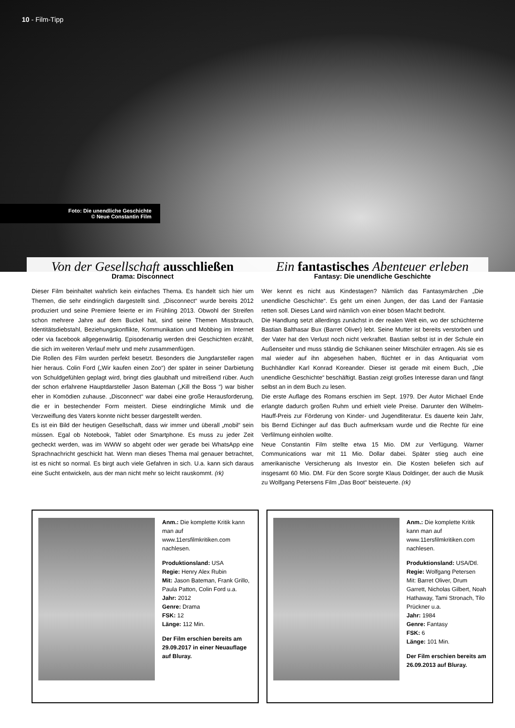10 - Film-Tipp
Foto: Die unendliche Geschichte
© Neue Constantin Film
Von der Gesellschaft ausschließen
Drama: Disconnect
Dieser Film beinhaltet wahrlich kein einfaches Thema. Es handelt sich hier um Themen, die sehr eindringlich dargestellt sind. „Disconnect“ wurde bereits 2012 produziert und seine Premiere feierte er im Frühling 2013. Obwohl der Streifen schon mehrere Jahre auf dem Buckel hat, sind seine Themen Missbrauch, Identitätsdiebstahl, Beziehungskonflikte, Kommunikation und Mobbing im Internet oder via facebook allgegenwärtig. Episodenartig werden drei Geschichten erzählt, die sich im weiteren Verlauf mehr und mehr zusammenfügen.
Die Rollen des Film wurden perfekt besetzt. Besonders die Jungdarsteller ragen hier heraus. Colin Ford („Wir kaufen einen Zoo“) der später in seiner Darbietung von Schuldgefühlen geplagt wird, bringt dies glaubhaft und mitreißend rüber. Auch der schon erfahrene Hauptdarsteller Jason Bateman („Kill the Boss “) war bisher eher in Komödien zuhause. „Disconnect“ war dabei eine große Herausforderung, die er in bestechender Form meistert. Diese eindringliche Mimik und die Verzweiflung des Vaters konnte nicht besser dargestellt werden.
Es ist ein Bild der heutigen Gesellschaft, dass wir immer und überall „mobil“ sein müssen. Egal ob Notebook, Tablet oder Smartphone. Es muss zu jeder Zeit gecheckt werden, was im WWW so abgeht oder wer gerade bei WhatsApp eine Sprachnachricht geschickt hat. Wenn man dieses Thema mal genauer betrachtet, ist es nicht so normal. Es birgt auch viele Gefahren in sich. U.a. kann sich daraus eine Sucht entwickeln, aus der man nicht mehr so leicht rauskommt. (rk)
Ein fantastisches Abenteuer erleben
Fantasy: Die unendliche Geschichte
Wer kennt es nicht aus Kindestagen? Nämlich das Fantasymärchen „Die unendliche Geschichte“. Es geht um einen Jungen, der das Land der Fantasie retten soll. Dieses Land wird nämlich von einer bösen Macht bedroht.
Die Handlung setzt allerdings zunächst in der realen Welt ein, wo der schüchterne Bastian Balthasar Bux (Barret Oliver) lebt. Seine Mutter ist bereits verstorben und der Vater hat den Verlust noch nicht verkraftet. Bastian selbst ist in der Schule ein Außenseiter und muss ständig die Schikanen seiner Mitschüler ertragen. Als sie es mal wieder auf ihn abgesehen haben, flüchtet er in das Antiquariat vom Buchhändler Karl Konrad Koreander. Dieser ist gerade mit einem Buch, „Die unendliche Geschichte“ beschäftigt. Bastian zeigt großes Interesse daran und fängt selbst an in dem Buch zu lesen.
Die erste Auflage des Romans erschien im Sept. 1979. Der Autor Michael Ende erlangte dadurch großen Ruhm und erhielt viele Preise. Darunter den Wilhelm-Hauff-Preis zur Förderung von Kinder- und Jugendliteratur. Es dauerte kein Jahr, bis Bernd Eichinger auf das Buch aufmerksam wurde und die Rechte für eine Verfilmung einholen wollte.
Neue Constantin Film stellte etwa 15 Mio. DM zur Verfügung. Warner Communications war mit 11 Mio. Dollar dabei. Später stieg auch eine amerikanische Versicherung als Investor ein. Die Kosten beliefen sich auf insgesamt 60 Mio. DM. Für den Score sorgte Klaus Doldinger, der auch die Musik zu Wolfgang Petersens Film „Das Boot“ beisteuerte. (rk)
Anm.: Die komplette Kritik kann man auf www.11ersfilmkritiken.com nachlesen.
Produktionsland: USA
Regie: Henry Alex Rubin
Mit: Jason Bateman, Frank Grillo, Paula Patton, Colin Ford u.a.
Jahr: 2012
Genre: Drama
FSK: 12
Länge: 112 Min.
Der Film erschien bereits am 29.09.2017 in einer Neuauflage auf Bluray.
Anm.: Die komplette Kritik kann man auf www.11ersfilmkritiken.com nachlesen.
Produktionsland: USA/Dtl.
Regie: Wolfgang Petersen
Mit: Barret Oliver, Drum Garrett, Nicholas Gilbert, Noah Hathaway, Tami Stronach, Tilo Prückner u.a.
Jahr: 1984
Genre: Fantasy
FSK: 6
Länge: 101 Min.
Der Film erschien bereits am 26.09.2013 auf Bluray.